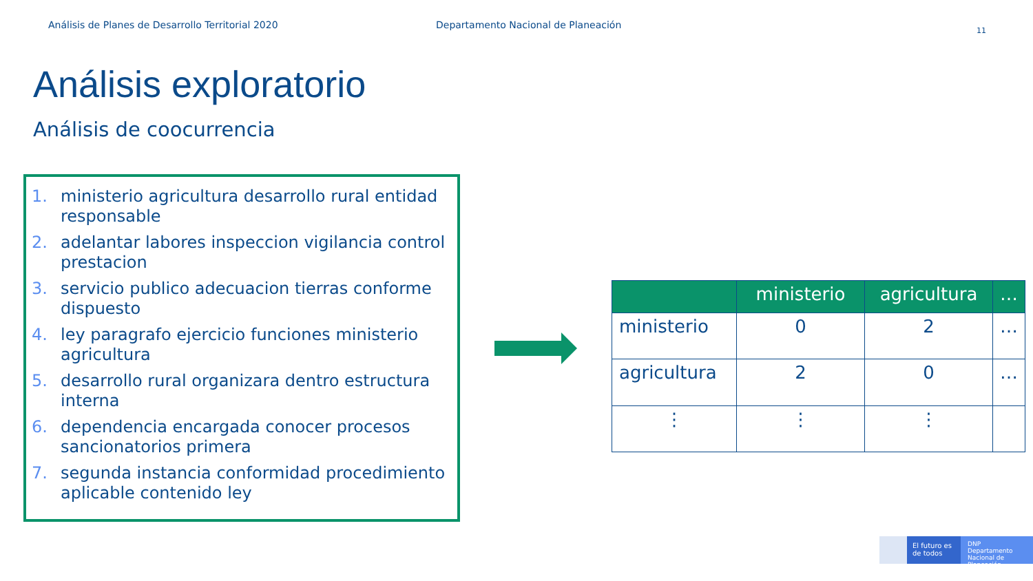Análisis de Planes de Desarrollo Territorial 2020 Departamento Nacional de Planeación
11
Análisis exploratorio
Análisis de coocurrencia
1. ministerio agricultura desarrollo rural entidad responsable
2. adelantar labores inspeccion vigilancia control prestacion
3. servicio publico adecuacion tierras conforme dispuesto
4. ley paragrafo ejercicio funciones ministerio agricultura
5. desarrollo rural organizara dentro estructura interna
6. dependencia encargada conocer procesos sancionatorios primera
7. segunda instancia conformidad procedimiento aplicable contenido ley
| | ministerio | agricultura | … |
| --- | --- | --- | --- |
| ministerio | 0 | 2 | … |
| agricultura | 2 | 0 | … |
| ⋮ | ⋮ | ⋮ | |
El futuro es de todos
DNP Departamento Nacional de Planeación